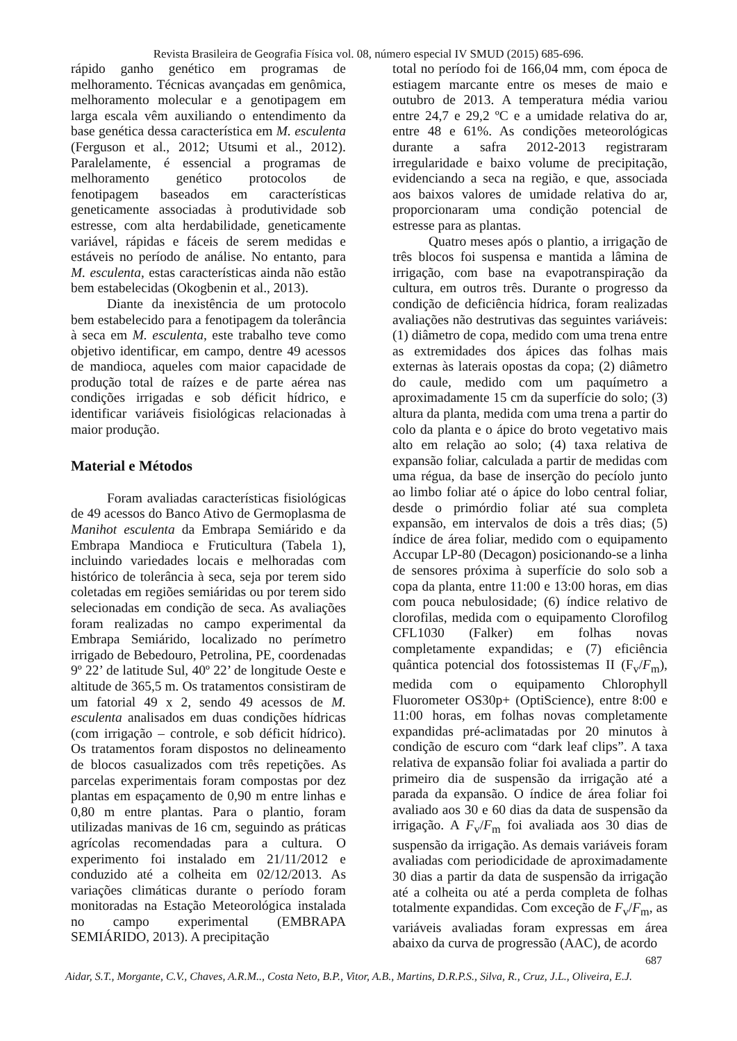Revista Brasileira de Geografia Física vol. 08, número especial IV SMUD (2015) 685-696.
rápido ganho genético em programas de melhoramento. Técnicas avançadas em genômica, melhoramento molecular e a genotipagem em larga escala vêm auxiliando o entendimento da base genética dessa característica em M. esculenta (Ferguson et al., 2012; Utsumi et al., 2012). Paralelamente, é essencial a programas de melhoramento genético protocolos de fenotipagem baseados em características geneticamente associadas à produtividade sob estresse, com alta herdabilidade, geneticamente variável, rápidas e fáceis de serem medidas e estáveis no período de análise. No entanto, para M. esculenta, estas características ainda não estão bem estabelecidas (Okogbenin et al., 2013).
Diante da inexistência de um protocolo bem estabelecido para a fenotipagem da tolerância à seca em M. esculenta, este trabalho teve como objetivo identificar, em campo, dentre 49 acessos de mandioca, aqueles com maior capacidade de produção total de raízes e de parte aérea nas condições irrigadas e sob déficit hídrico, e identificar variáveis fisiológicas relacionadas à maior produção.
Material e Métodos
Foram avaliadas características fisiológicas de 49 acessos do Banco Ativo de Germoplasma de Manihot esculenta da Embrapa Semiárido e da Embrapa Mandioca e Fruticultura (Tabela 1), incluindo variedades locais e melhoradas com histórico de tolerância à seca, seja por terem sido coletadas em regiões semiáridas ou por terem sido selecionadas em condição de seca. As avaliações foram realizadas no campo experimental da Embrapa Semiárido, localizado no perímetro irrigado de Bebedouro, Petrolina, PE, coordenadas 9º 22’ de latitude Sul, 40º 22’ de longitude Oeste e altitude de 365,5 m. Os tratamentos consistiram de um fatorial 49 x 2, sendo 49 acessos de M. esculenta analisados em duas condições hídricas (com irrigação – controle, e sob déficit hídrico). Os tratamentos foram dispostos no delineamento de blocos casualizados com três repetições. As parcelas experimentais foram compostas por dez plantas em espaçamento de 0,90 m entre linhas e 0,80 m entre plantas. Para o plantio, foram utilizadas manivas de 16 cm, seguindo as práticas agrícolas recomendadas para a cultura. O experimento foi instalado em 21/11/2012 e conduzido até a colheita em 02/12/2013. As variações climáticas durante o período foram monitoradas na Estação Meteorológica instalada no campo experimental (EMBRAPA SEMIÁRIDO, 2013). A precipitação
total no período foi de 166,04 mm, com época de estiagem marcante entre os meses de maio e outubro de 2013. A temperatura média variou entre 24,7 e 29,2 ºC e a umidade relativa do ar, entre 48 e 61%. As condições meteorológicas durante a safra 2012-2013 registraram irregularidade e baixo volume de precipitação, evidenciando a seca na região, e que, associada aos baixos valores de umidade relativa do ar, proporcionaram uma condição potencial de estresse para as plantas.
Quatro meses após o plantio, a irrigação de três blocos foi suspensa e mantida a lâmina de irrigação, com base na evapotranspiração da cultura, em outros três. Durante o progresso da condição de deficiência hídrica, foram realizadas avaliações não destrutivas das seguintes variáveis: (1) diâmetro de copa, medido com uma trena entre as extremidades dos ápices das folhas mais externas às laterais opostas da copa; (2) diâmetro do caule, medido com um paquímetro a aproximadamente 15 cm da superfície do solo; (3) altura da planta, medida com uma trena a partir do colo da planta e o ápice do broto vegetativo mais alto em relação ao solo; (4) taxa relativa de expansão foliar, calculada a partir de medidas com uma régua, da base de inserção do pecíolo junto ao limbo foliar até o ápice do lobo central foliar, desde o primórdio foliar até sua completa expansão, em intervalos de dois a três dias; (5) índice de área foliar, medido com o equipamento Accupar LP-80 (Decagon) posicionando-se a linha de sensores próxima à superfície do solo sob a copa da planta, entre 11:00 e 13:00 horas, em dias com pouca nebulosidade; (6) índice relativo de clorofilas, medida com o equipamento Clorofilog CFL1030 (Falker) em folhas novas completamente expandidas; e (7) eficiência quântica potencial dos fotossistemas II (F<sub>v</sub>/F<sub>m</sub>), medida com o equipamento Chlorophyll Fluorometer OS30p+ (OptiScience), entre 8:00 e 11:00 horas, em folhas novas completamente expandidas pré-aclimatadas por 20 minutos à condição de escuro com “dark leaf clips”. A taxa relativa de expansão foliar foi avaliada a partir do primeiro dia de suspensão da irrigação até a parada da expansão. O índice de área foliar foi avaliado aos 30 e 60 dias da data de suspensão da irrigação. A F<sub>v</sub>/F<sub>m</sub> foi avaliada aos 30 dias de suspensão da irrigação. As demais variáveis foram avaliadas com periodicidade de aproximadamente 30 dias a partir da data de suspensão da irrigação até a colheita ou até a perda completa de folhas totalmente expandidas. Com exceção de F<sub>v</sub>/F<sub>m</sub>, as variáveis avaliadas foram expressas em área abaixo da curva de progressão (AAC), de acordo
687
Aidar, S.T., Morgante, C.V., Chaves, A.R.M.., Costa Neto, B.P., Vitor, A.B., Martins, D.R.P.S., Silva, R., Cruz, J.L., Oliveira, E.J.